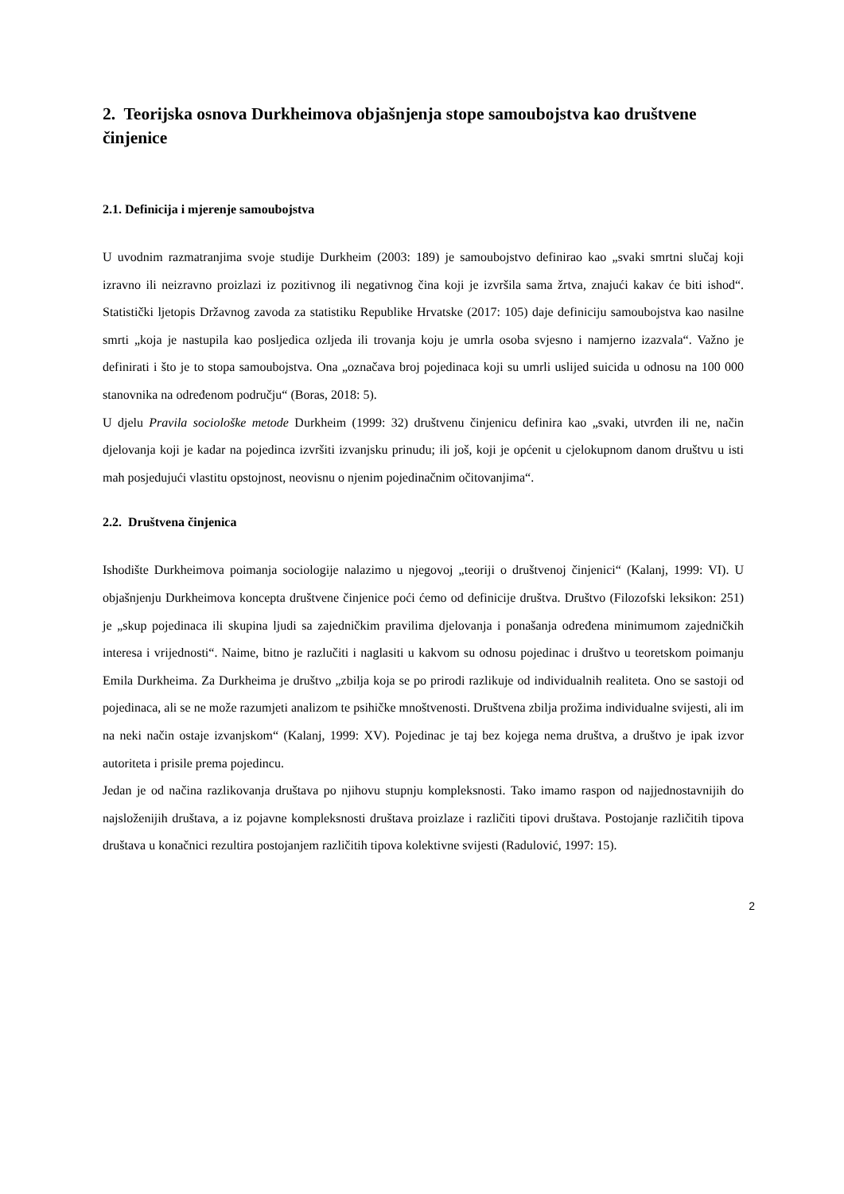2. Teorijska osnova Durkheimova objašnjenja stope samoubojstva kao društvene činjenice
2.1. Definicija i mjerenje samoubojstva
U uvodnim razmatranjima svoje studije Durkheim (2003: 189) je samoubojstvo definirao kao „svaki smrtni slučaj koji izravno ili neizravno proizlazi iz pozitivnog ili negativnog čina koji je izvršila sama žrtva, znajući kakav će biti ishod“. Statistički ljetopis Državnog zavoda za statistiku Republike Hrvatske (2017: 105) daje definiciju samoubojstva kao nasilne smrti „koja je nastupila kao posljedica ozljeda ili trovanja koju je umrla osoba svjesno i namjerno izazvala“. Važno je definirati i što je to stopa samoubojstva. Ona „označava broj pojedinaca koji su umrli uslijed suicida u odnosu na 100 000 stanovnika na određenom području“ (Boras, 2018: 5).
U djelu Pravila sociološke metode Durkheim (1999: 32) društvenu činjenicu definira kao „svaki, utvrđen ili ne, način djelovanja koji je kadar na pojedinca izvršiti izvanjsku prinudu; ili još, koji je općenit u cjelokupnom danom društvu u isti mah posjedujući vlastitu opstojnost, neovisnu o njenim pojedinačnim očitovanjima“.
2.2. Društvena činjenica
Ishodište Durkheimova poimanja sociologije nalazimo u njegovoj „teoriji o društvenoj činjenici“ (Kalanj, 1999: VI). U objašnjenju Durkheimova koncepta društvene činjenice poći ćemo od definicije društva. Društvo (Filozofski leksikon: 251) je „skup pojedinaca ili skupina ljudi sa zajedničkim pravilima djelovanja i ponašanja određena minimumom zajedničkih interesa i vrijednosti“. Naime, bitno je razlučiti i naglasiti u kakvom su odnosu pojedinac i društvo u teoretskom poimanju Emila Durkheima. Za Durkheima je društvo „zbilja koja se po prirodi razlikuje od individualnih realiteta. Ono se sastoji od pojedinaca, ali se ne može razumjeti analizom te psihičke mnoštvenosti. Društvena zbilja prožima individualne svijesti, ali im na neki način ostaje izvanjskom“ (Kalanj, 1999: XV). Pojedinac je taj bez kojega nema društva, a društvo je ipak izvor autoriteta i prisile prema pojedincu.
Jedan je od načina razlikovanja društava po njihovu stupnju kompleksnosti. Tako imamo raspon od najjednostavnijih do najsloženijih društava, a iz pojavne kompleksnosti društava proizlaze i različiti tipovi društava. Postojanje različitih tipova društava u konačnici rezultira postojanjem različitih tipova kolektivne svijesti (Radulović, 1997: 15).
2